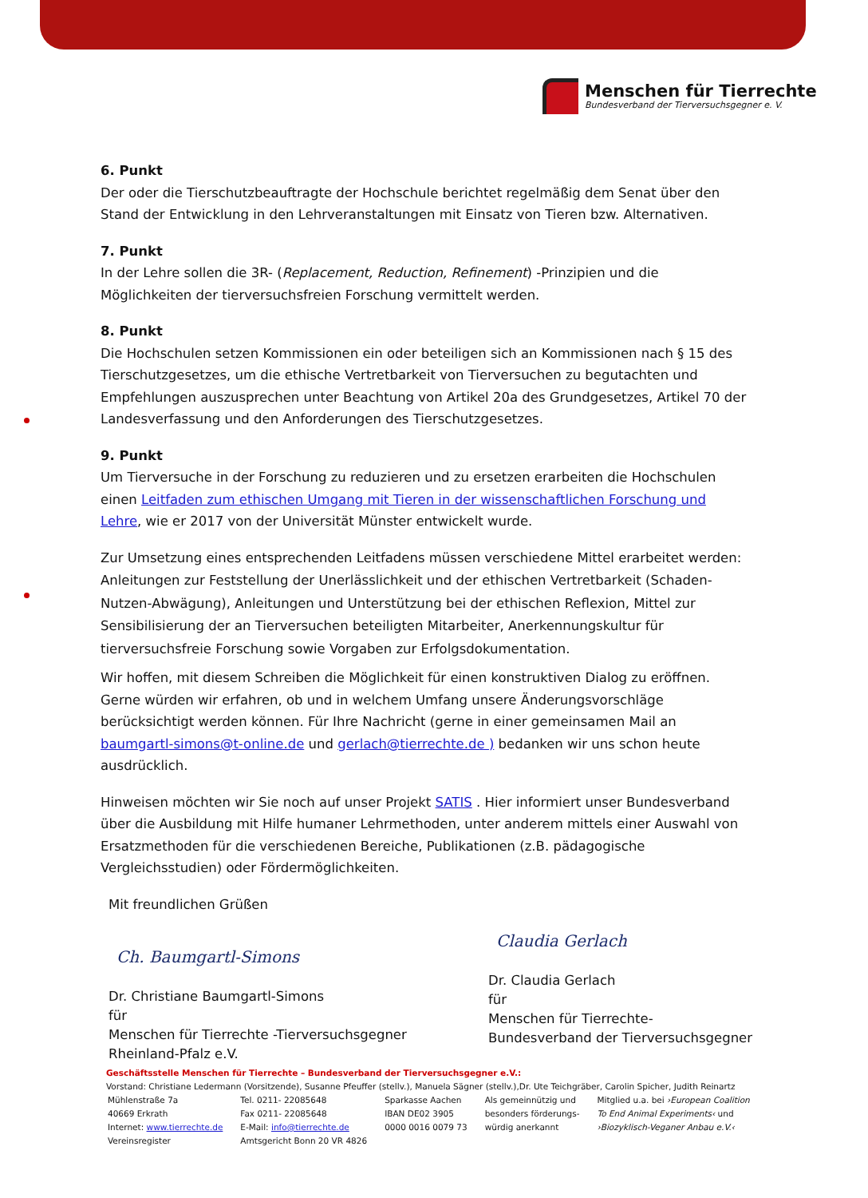Menschen für Tierrechte
Bundesverband der Tierversuchsgegner e. V.
6. Punkt
Der oder die Tierschutzbeauftragte der Hochschule berichtet regelmäßig dem Senat über den Stand der Entwicklung in den Lehrveranstaltungen mit Einsatz von Tieren bzw. Alternativen.
7. Punkt
In der Lehre sollen die 3R- (Replacement, Reduction, Refinement) -Prinzipien und die Möglichkeiten der tierversuchsfreien Forschung vermittelt werden.
8. Punkt
Die Hochschulen setzen Kommissionen ein oder beteiligen sich an Kommissionen nach § 15 des Tierschutzgesetzes, um die ethische Vertretbarkeit von Tierversuchen zu begutachten und Empfehlungen auszusprechen unter Beachtung von Artikel 20a des Grundgesetzes, Artikel 70 der Landesverfassung und den Anforderungen des Tierschutzgesetzes.
9. Punkt
Um Tierversuche in der Forschung zu reduzieren und zu ersetzen erarbeiten die Hochschulen einen Leitfaden zum ethischen Umgang mit Tieren in der wissenschaftlichen Forschung und Lehre, wie er 2017 von der Universität Münster entwickelt wurde.
Zur Umsetzung eines entsprechenden Leitfadens müssen verschiedene Mittel erarbeitet werden: Anleitungen zur Feststellung der Unerlässlichkeit und der ethischen Vertretbarkeit (Schaden-Nutzen-Abwägung), Anleitungen und Unterstützung bei der ethischen Reflexion, Mittel zur Sensibilisierung der an Tierversuchen beteiligten Mitarbeiter, Anerkennungskultur für tierversuchsfreie Forschung sowie Vorgaben zur Erfolgsdokumentation.
Wir hoffen, mit diesem Schreiben die Möglichkeit für einen konstruktiven Dialog zu eröffnen. Gerne würden wir erfahren, ob und in welchem Umfang unsere Änderungsvorschläge berücksichtigt werden können. Für Ihre Nachricht (gerne in einer gemeinsamen Mail an baumgartl-simons@t-online.de und gerlach@tierrechte.de ) bedanken wir uns schon heute ausdrücklich.
Hinweisen möchten wir Sie noch auf unser Projekt SATIS . Hier informiert unser Bundesverband über die Ausbildung mit Hilfe humaner Lehrmethoden, unter anderem mittels einer Auswahl von Ersatzmethoden für die verschiedenen Bereiche, Publikationen (z.B. pädagogische Vergleichsstudien) oder Fördermöglichkeiten.
Mit freundlichen Grüßen
Ch. Baumgartl-Simons
Dr. Christiane Baumgartl-Simons
für
Menschen für Tierrechte -Tierversuchsgegner
Rheinland-Pfalz e.V.
Claudia Gerlach
Dr. Claudia Gerlach
für
Menschen für Tierrechte-
Bundesverband der Tierversuchsgegner
Geschäftsstelle Menschen für Tierrechte – Bundesverband der Tierversuchsgegner e.V.:
Vorstand: Christiane Ledermann (Vorsitzende), Susanne Pfeuffer (stellv.), Manuela Sägner (stellv.),Dr. Ute Teichgräber, Carolin Spicher, Judith Reinartz
| Mühlenstraße 7a | Tel. 0211- 22085648 | Sparkasse Aachen | Als gemeinnützig und | Mitglied u.a. bei ›European Coalition |
| 40669 Erkrath | Fax 0211- 22085648 | IBAN DE02 3905 | besonders förderungs- | To End Animal Experiments‹ und |
| Internet: www.tierrechte.de | E-Mail: info@tierrechte.de | 0000 0016 0079 73 | würdig anerkannt | ›Biozyklisch-Veganer Anbau e.V.‹ |
| Vereinsregister | Amtsgericht Bonn 20 VR 4826 | | | |